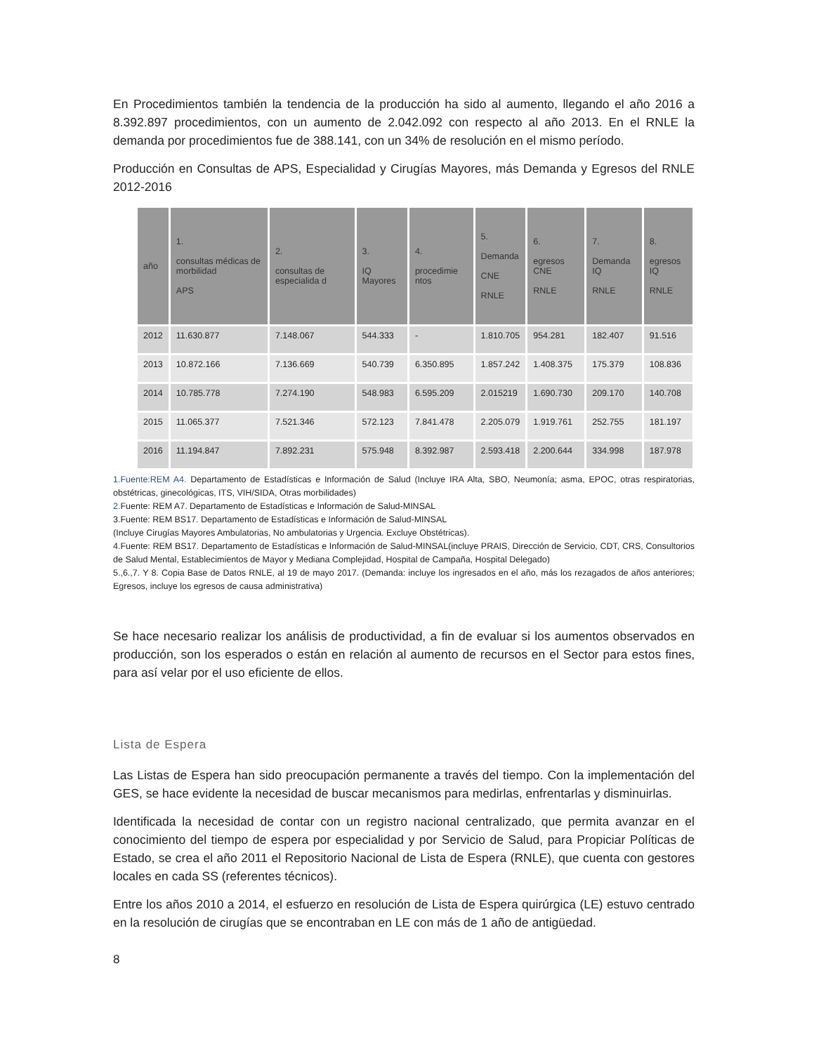En Procedimientos también la tendencia de la producción ha sido al aumento, llegando el año 2016 a 8.392.897 procedimientos, con un aumento de 2.042.092 con respecto al año 2013. En el RNLE la demanda por procedimientos fue de 388.141, con un 34% de resolución en el mismo período.
Producción en Consultas de APS, Especialidad y Cirugías Mayores, más Demanda y Egresos del RNLE 2012-2016
| año | 1. consultas médicas de morbilidad APS | 2. consultas de especialida d | 3. IQ Mayores | 4. procedimie ntos | 5. Demanda CNE RNLE | 6. egresos CNE RNLE | 7. Demanda IQ RNLE | 8. egresos IQ RNLE |
| --- | --- | --- | --- | --- | --- | --- | --- | --- |
| 2012 | 11.630.877 | 7.148.067 | 544.333 | - | 1.810.705 | 954.281 | 182.407 | 91.516 |
| 2013 | 10.872.166 | 7.136.669 | 540.739 | 6.350.895 | 1.857.242 | 1.408.375 | 175.379 | 108.836 |
| 2014 | 10.785.778 | 7.274.190 | 548.983 | 6.595.209 | 2.015219 | 1.690.730 | 209.170 | 140.708 |
| 2015 | 11.065.377 | 7.521.346 | 572.123 | 7.841.478 | 2.205.079 | 1.919.761 | 252.755 | 181.197 |
| 2016 | 11.194.847 | 7.892.231 | 575.948 | 8.392.987 | 2.593.418 | 2.200.644 | 334.998 | 187.978 |
1.Fuente:REM A4. Departamento de Estadísticas e Información de Salud (Incluye IRA Alta, SBO, Neumonía; asma, EPOC, otras respiratorias, obstétricas, ginecológicas, ITS, VIH/SIDA, Otras morbilidades)
2. Fuente: REM A7. Departamento de Estadísticas e Información de Salud-MINSAL
3.Fuente: REM BS17. Departamento de Estadísticas e Información de Salud-MINSAL
(Incluye Cirugías Mayores Ambulatorias, No ambulatorias y Urgencia. Excluye Obstétricas).
4.Fuente: REM BS17. Departamento de Estadísticas e Información de Salud-MINSAL(incluye PRAIS, Dirección de Servicio, CDT, CRS, Consultorios de Salud Mental, Establecimientos de Mayor y Mediana Complejidad, Hospital de Campaña, Hospital Delegado)
5.,6.,7. Y 8. Copia Base de Datos RNLE, al 19 de mayo 2017. (Demanda: incluye los ingresados en el año, más los rezagados de años anteriores; Egresos, incluye los egresos de causa administrativa)
Se hace necesario realizar los análisis de productividad, a fin de evaluar si los aumentos observados en producción, son los esperados o están en relación al aumento de recursos en el Sector para estos fines, para así velar por el uso eficiente de ellos.
Lista de Espera
Las Listas de Espera han sido preocupación permanente a través del tiempo. Con la implementación del GES, se hace evidente la necesidad de buscar mecanismos para medirlas, enfrentarlas y disminuirlas.
Identificada la necesidad de contar con un registro nacional centralizado, que permita avanzar en el conocimiento del tiempo de espera por especialidad y por Servicio de Salud, para Propiciar Políticas de Estado, se crea el año 2011 el Repositorio Nacional de Lista de Espera (RNLE), que cuenta con gestores locales en cada SS (referentes técnicos).
Entre los años 2010 a 2014, el esfuerzo en resolución de Lista de Espera quirúrgica (LE) estuvo centrado en la resolución de cirugías que se encontraban en LE con más de 1 año de antigüedad.
8